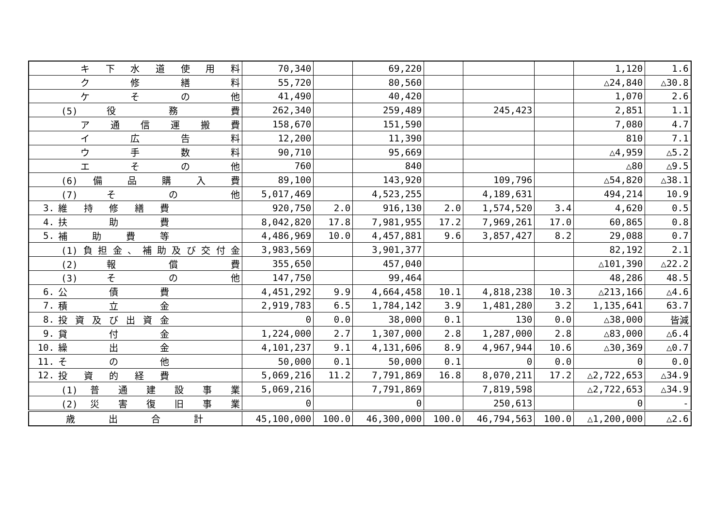| | キ 下 水 道 使 用 料 | 70,340 | | 69,220 | | | | 1,120 | 1.6 |
| | ク 修 繕 料 | 55,720 | | 80,560 | | | | △24,840 | △30.8 |
| | ケ そ の 他 | 41,490 | | 40,420 | | | | 1,070 | 2.6 |
| | (5) 役 務 費 | 262,340 | | 259,489 | | 245,423 | | 2,851 | 1.1 |
| | ア 通 信 運 搬 費 | 158,670 | | 151,590 | | | | 7,080 | 4.7 |
| | イ 広 告 料 | 12,200 | | 11,390 | | | | 810 | 7.1 |
| | ウ 手 数 料 | 90,710 | | 95,669 | | | | △4,959 | △5.2 |
| | エ そ の 他 | 760 | | 840 | | | | △80 | △9.5 |
| | (6) 備 品 購 入 費 | 89,100 | | 143,920 | | 109,796 | | △54,820 | △38.1 |
| | (7) そ の 他 | 5,017,469 | | 4,523,255 | | 4,189,631 | | 494,214 | 10.9 |
| 3. | 維 持 修 繕 費 | 920,750 | 2.0 | 916,130 | 2.0 | 1,574,520 | 3.4 | 4,620 | 0.5 |
| 4. | 扶 助 費 | 8,042,820 | 17.8 | 7,981,955 | 17.2 | 7,969,261 | 17.0 | 60,865 | 0.8 |
| 5. | 補 助 費 等 | 4,486,969 | 10.0 | 4,457,881 | 9.6 | 3,857,427 | 8.2 | 29,088 | 0.7 |
| | (1) 負 担 金 、 補 助 及 び 交 付 金 | 3,983,569 | | 3,901,377 | | | | 82,192 | 2.1 |
| | (2) 報 償 費 | 355,650 | | 457,040 | | | | △101,390 | △22.2 |
| | (3) そ の 他 | 147,750 | | 99,464 | | | | 48,286 | 48.5 |
| 6. | 公 債 費 | 4,451,292 | 9.9 | 4,664,458 | 10.1 | 4,818,238 | 10.3 | △213,166 | △4.6 |
| 7. | 積 立 金 | 2,919,783 | 6.5 | 1,784,142 | 3.9 | 1,481,280 | 3.2 | 1,135,641 | 63.7 |
| 8. | 投 資 及 び 出 資 金 | 0 | 0.0 | 38,000 | 0.1 | 130 | 0.0 | △38,000 | 皆減 |
| 9. | 貸 付 金 | 1,224,000 | 2.7 | 1,307,000 | 2.8 | 1,287,000 | 2.8 | △83,000 | △6.4 |
| 10. | 繰 出 金 | 4,101,237 | 9.1 | 4,131,606 | 8.9 | 4,967,944 | 10.6 | △30,369 | △0.7 |
| 11. | そ の 他 | 50,000 | 0.1 | 50,000 | 0.1 | 0 | 0.0 | 0 | 0.0 |
| 12. | 投 資 的 経 費 | 5,069,216 | 11.2 | 7,791,869 | 16.8 | 8,070,211 | 17.2 | △2,722,653 | △34.9 |
| | (1) 普 通 建 設 事 業 | 5,069,216 | | 7,791,869 | | 7,819,598 | | △2,722,653 | △34.9 |
| | (2) 災 害 復 旧 事 業 | 0 | | 0 | | 250,613 | | 0 | - |
| | 歳 出 合 計 | 45,100,000 | 100.0 | 46,300,000 | 100.0 | 46,794,563 | 100.0 | △1,200,000 | △2.6 |